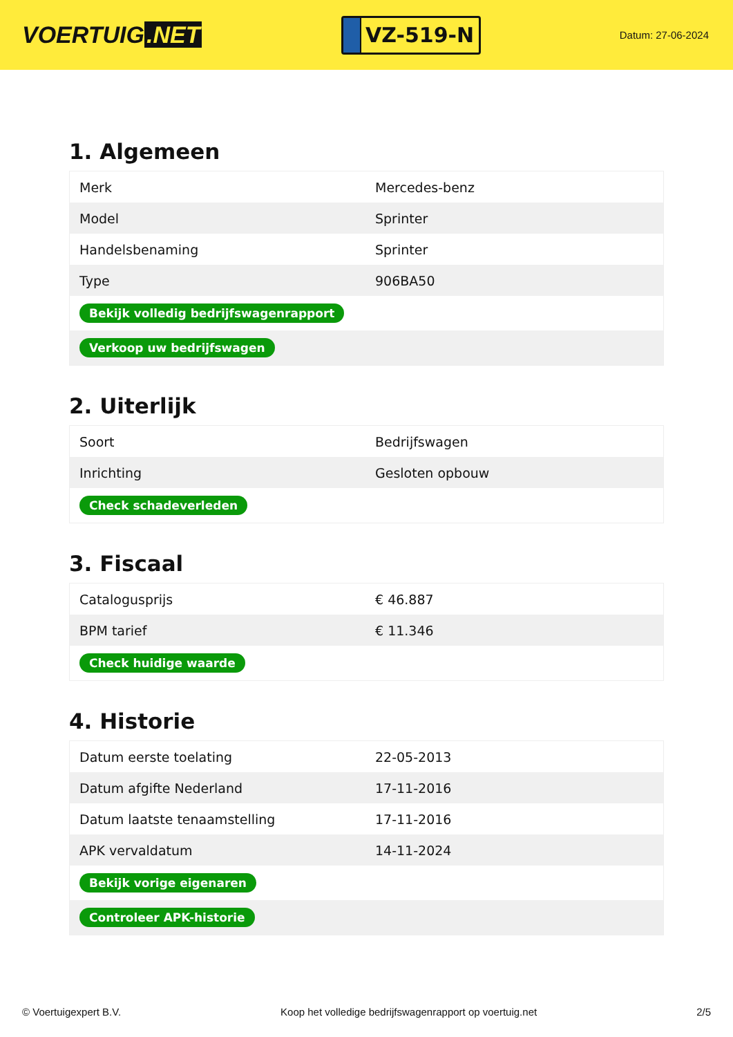VOERTUIG.NET
VZ-519-N
Datum: 27-06-2024
1. Algemeen
| Merk | Mercedes-benz |
| Model | Sprinter |
| Handelsbenaming | Sprinter |
| Type | 906BA50 |
| Bekijk volledig bedrijfswagenrapport | |
| Verkoop uw bedrijfswagen | |
2. Uiterlijk
| Soort | Bedrijfswagen |
| Inrichting | Gesloten opbouw |
| Check schadeverleden | |
3. Fiscaal
| Catalogusprijs | € 46.887 |
| BPM tarief | € 11.346 |
| Check huidige waarde | |
4. Historie
| Datum eerste toelating | 22-05-2013 |
| Datum afgifte Nederland | 17-11-2016 |
| Datum laatste tenaamstelling | 17-11-2016 |
| APK vervaldatum | 14-11-2024 |
| Bekijk vorige eigenaren | |
| Controleer APK-historie | |
© Voertuigexpert B.V. Koop het volledige bedrijfswagenrapport op voertuig.net 2/5